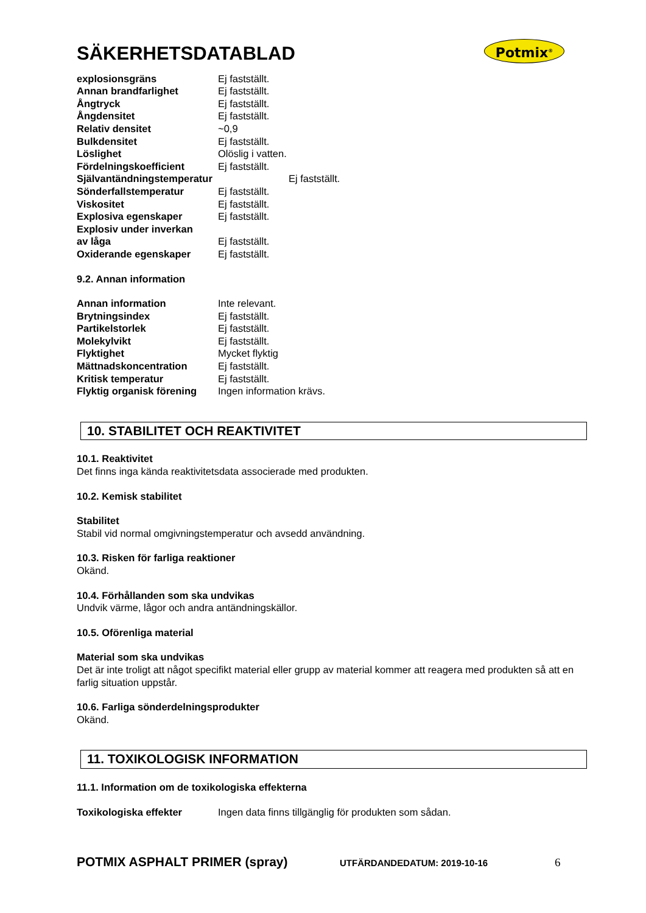Potmix<sup>®</sup>
SÄKERHETSDATABLAD
| explosionsgräns | Ej fastställt. |
| Annan brandfarlighet | Ej fastställt. |
| Ångtryck | Ej fastställt. |
| Ångdensitet | Ej fastställt. |
| Relativ densitet | ~0,9 |
| Bulkdensitet | Ej fastställt. |
| Löslighet | Olöslig i vatten. |
| Fördelningskoefficient | Ej fastställt. |
| Självantändningstemperatur | Ej fastställt. |
| Sönderfallstemperatur | Ej fastställt. |
| Viskositet | Ej fastställt. |
| Explosiva egenskaper | Ej fastställt. |
| Explosiv under inverkan av låga | Ej fastställt. |
| Oxiderande egenskaper | Ej fastställt. |
9.2. Annan information
| Annan information | Inte relevant. |
| Brytningsindex | Ej fastställt. |
| Partikelstorlek | Ej fastställt. |
| Molekylvikt | Ej fastställt. |
| Flyktighet | Mycket flyktig |
| Mättnadskoncentration | Ej fastställt. |
| Kritisk temperatur | Ej fastställt. |
| Flyktig organisk förening | Ingen information krävs. |
10. STABILITET OCH REAKTIVITET
10.1. Reaktivitet
Det finns inga kända reaktivitetsdata associerade med produkten.
10.2. Kemisk stabilitet
Stabilitet
Stabil vid normal omgivningstemperatur och avsedd användning.
10.3. Risken för farliga reaktioner
Okänd.
10.4. Förhållanden som ska undvikas
Undvik värme, lågor och andra antändningskällor.
10.5. Oförenliga material
Material som ska undvikas
Det är inte troligt att något specifikt material eller grupp av material kommer att reagera med produkten så att en farlig situation uppstår.
10.6. Farliga sönderdelningsprodukter
Okänd.
11. TOXIKOLOGISK INFORMATION
11.1. Information om de toxikologiska effekterna
| Toxikologiska effekter | Ingen data finns tillgänglig för produkten som sådan. |
POTMIX ASPHALT PRIMER (spray) UTFÄRDANDEDATUM: 2019-10-16 6